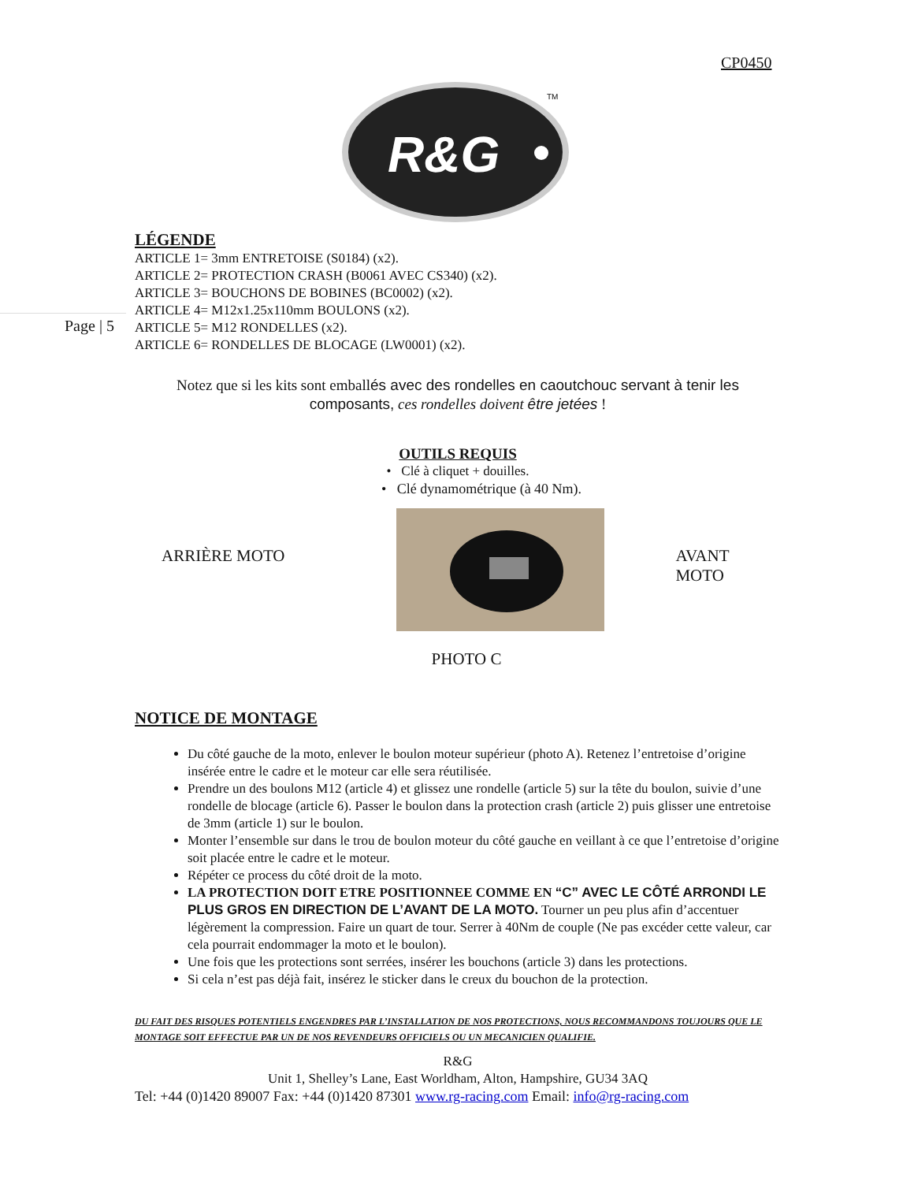CP0450
R&G
TM
Page | 5
LÉGENDE
ARTICLE 1= 3mm ENTRETOISE (S0184) (x2).
ARTICLE 2= PROTECTION CRASH (B0061 AVEC CS340) (x2).
ARTICLE 3= BOUCHONS DE BOBINES (BC0002) (x2).
ARTICLE 4= M12x1.25x110mm BOULONS (x2).
ARTICLE 5= M12 RONDELLES (x2).
ARTICLE 6= RONDELLES DE BLOCAGE (LW0001) (x2).
Notez que si les kits sont emballés avec des rondelles en caoutchouc servant à tenir les composants, ces rondelles doivent être jetées !
OUTILS REQUIS
• Clé à cliquet + douilles.
• Clé dynamométrique (à 40 Nm).
ARRIÈRE MOTO AVANT MOTO
PHOTO C
NOTICE DE MONTAGE
Du côté gauche de la moto, enlever le boulon moteur supérieur (photo A). Retenez l’entretoise d’origine insérée entre le cadre et le moteur car elle sera réutilisée.
Prendre un des boulons M12 (article 4) et glissez une rondelle (article 5) sur la tête du boulon, suivie d’une rondelle de blocage (article 6). Passer le boulon dans la protection crash (article 2) puis glisser une entretoise de 3mm (article 1) sur le boulon.
Monter l’ensemble sur dans le trou de boulon moteur du côté gauche en veillant à ce que l’entretoise d’origine soit placée entre le cadre et le moteur.
Répéter ce process du côté droit de la moto.
LA PROTECTION DOIT ETRE POSITIONNEE COMME EN “C” AVEC LE CÔTÉ ARRONDI LE PLUS GROS EN DIRECTION DE L’AVANT DE LA MOTO. Tourner un peu plus afin d’accentuer légèrement la compression. Faire un quart de tour. Serrer à 40Nm de couple (Ne pas excéder cette valeur, car cela pourrait endommager la moto et le boulon).
Une fois que les protections sont serrées, insérer les bouchons (article 3) dans les protections.
Si cela n’est pas déjà fait, insérez le sticker dans le creux du bouchon de la protection.
DU FAIT DES RISQUES POTENTIELS ENGENDRES PAR L’INSTALLATION DE NOS PROTECTIONS, NOUS RECOMMANDONS TOUJOURS QUE LE MONTAGE SOIT EFFECTUE PAR UN DE NOS REVENDEURS OFFICIELS OU UN MECANICIEN QUALIFIE.
R&G
Unit 1, Shelley’s Lane, East Worldham, Alton, Hampshire, GU34 3AQ
Tel: +44 (0)1420 89007 Fax: +44 (0)1420 87301 www.rg-racing.com Email: info@rg-racing.com